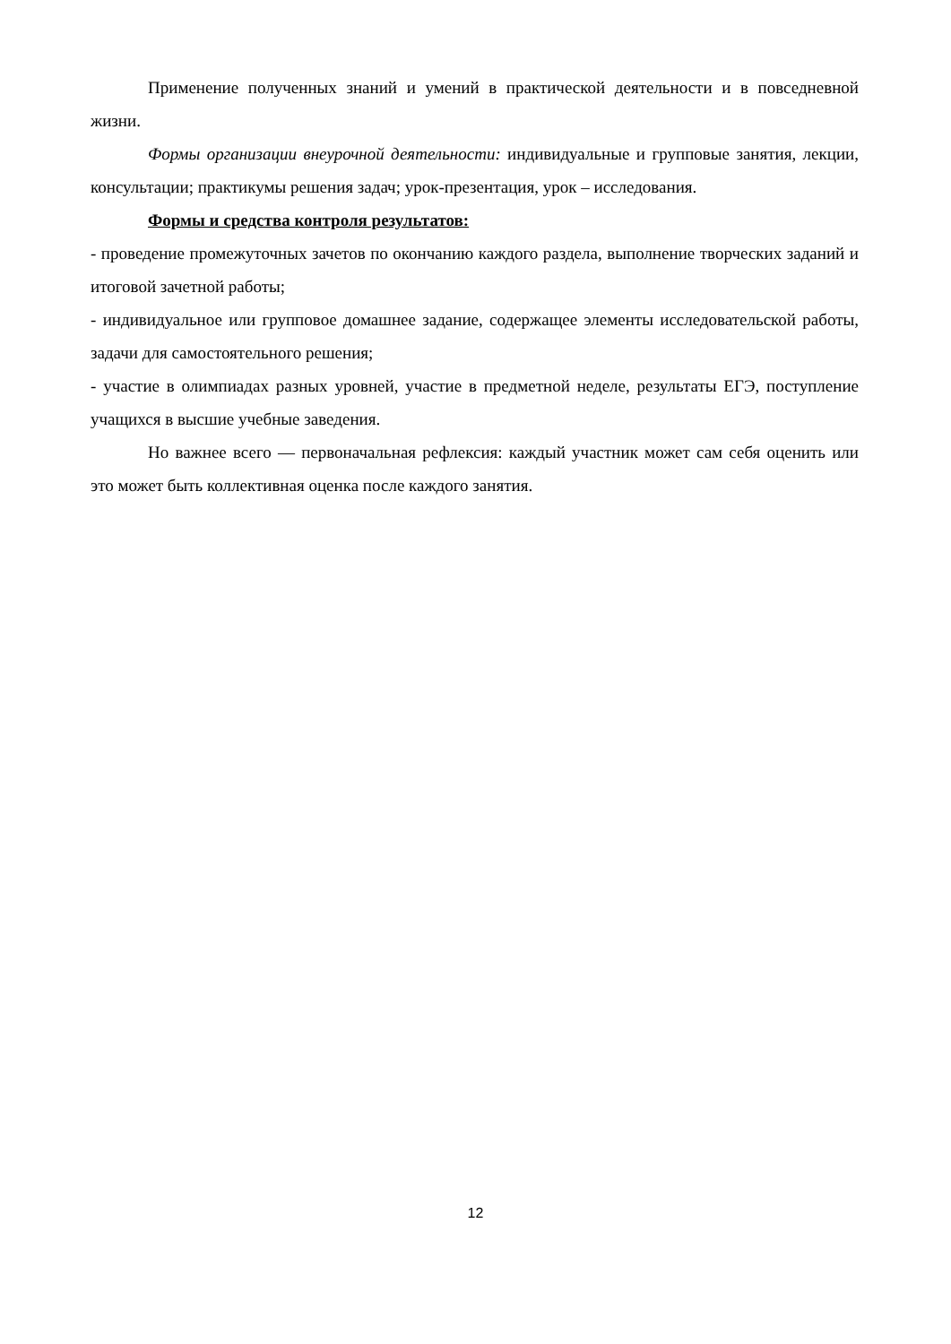Применение полученных знаний и умений в практической деятельности и в повседневной жизни.
Формы организации внеурочной деятельности: индивидуальные и групповые занятия, лекции, консультации; практикумы решения задач; урок-презентация, урок – исследования.
Формы и средства контроля результатов:
- проведение промежуточных зачетов по окончанию каждого раздела, выполнение творческих заданий и итоговой зачетной работы;
- индивидуальное или групповое домашнее задание, содержащее элементы исследовательской работы, задачи для самостоятельного решения;
- участие в олимпиадах разных уровней, участие в предметной неделе, результаты ЕГЭ, поступление учащихся в высшие учебные заведения.
Но важнее всего — первоначальная рефлексия: каждый участник может сам себя оценить или это может быть коллективная оценка после каждого занятия.
12